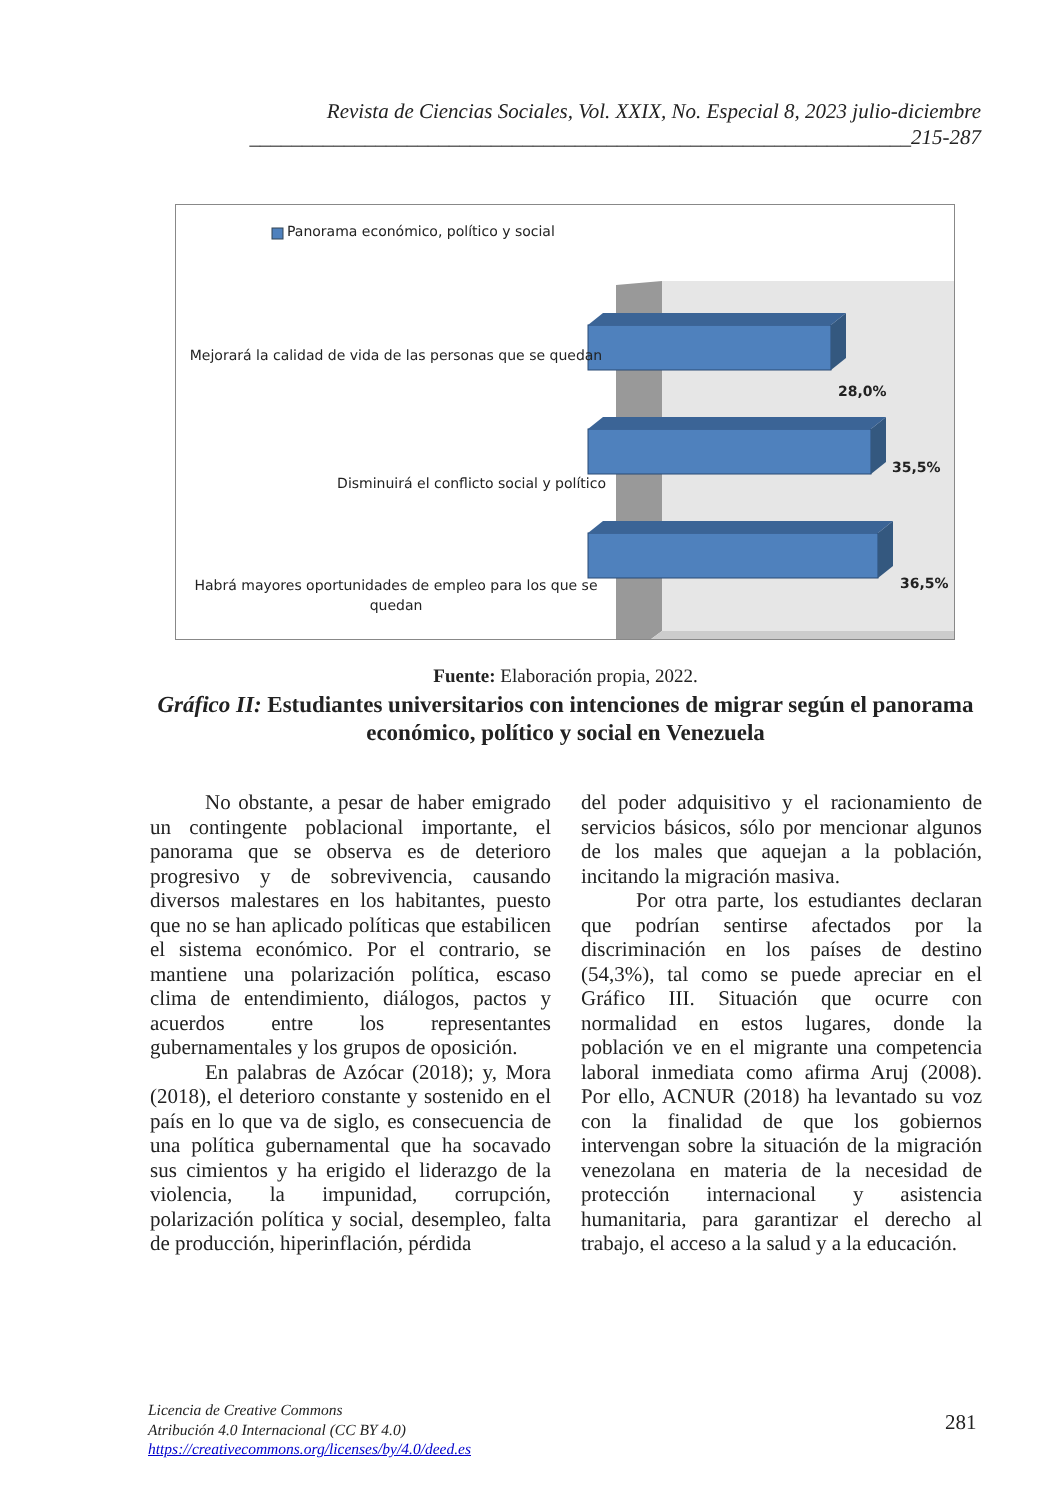Revista de Ciencias Sociales, Vol. XXIX, No. Especial 8, 2023 julio-diciembre
_______________________________________________________________215-287
Panorama económico, político y social
Mejorará la calidad de vida de las personas que se quedan
Disminuirá el conflicto social y político
Habrá mayores oportunidades de empleo para los que se quedan
28,0%
35,5%
36,5%
Fuente: Elaboración propia, 2022.
Gráfico II: Estudiantes universitarios con intenciones de migrar según el panorama económico, político y social en Venezuela
No obstante, a pesar de haber emigrado un contingente poblacional importante, el panorama que se observa es de deterioro progresivo y de sobrevivencia, causando diversos malestares en los habitantes, puesto que no se han aplicado políticas que estabilicen el sistema económico. Por el contrario, se mantiene una polarización política, escaso clima de entendimiento, diálogos, pactos y acuerdos entre los representantes gubernamentales y los grupos de oposición.
En palabras de Azócar (2018); y, Mora (2018), el deterioro constante y sostenido en el país en lo que va de siglo, es consecuencia de una política gubernamental que ha socavado sus cimientos y ha erigido el liderazgo de la violencia, la impunidad, corrupción, polarización política y social, desempleo, falta de producción, hiperinflación, pérdida
del poder adquisitivo y el racionamiento de servicios básicos, sólo por mencionar algunos de los males que aquejan a la población, incitando la migración masiva.
Por otra parte, los estudiantes declaran que podrían sentirse afectados por la discriminación en los países de destino (54,3%), tal como se puede apreciar en el Gráfico III. Situación que ocurre con normalidad en estos lugares, donde la población ve en el migrante una competencia laboral inmediata como afirma Aruj (2008). Por ello, ACNUR (2018) ha levantado su voz con la finalidad de que los gobiernos intervengan sobre la situación de la migración venezolana en materia de la necesidad de protección internacional y asistencia humanitaria, para garantizar el derecho al trabajo, el acceso a la salud y a la educación.
Licencia de Creative Commons
Atribución 4.0 Internacional (CC BY 4.0)
https://creativecommons.org/licenses/by/4.0/deed.es
281